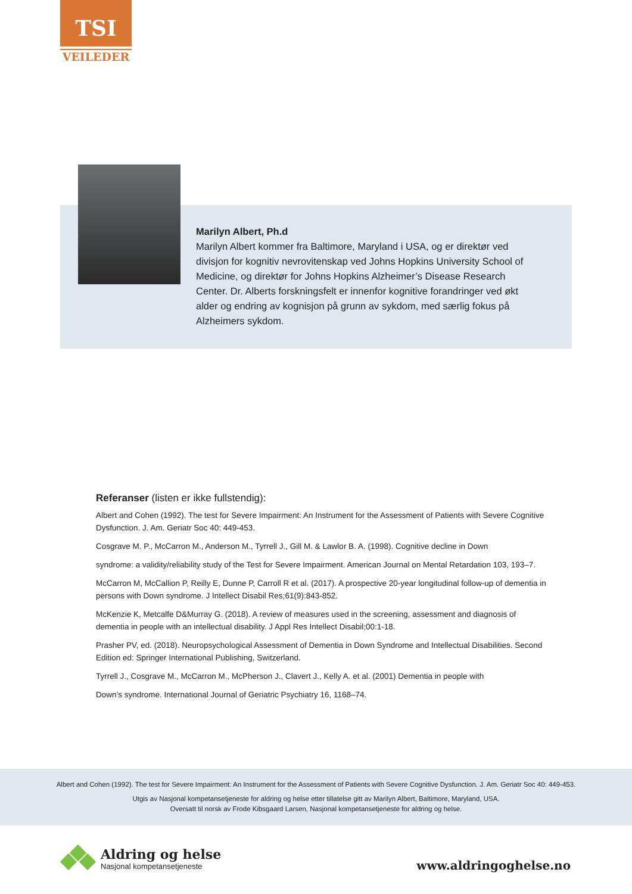TSI
VEILEDER
Marilyn Albert, Ph.d
Marilyn Albert kommer fra Baltimore, Maryland i USA, og er direktør ved divisjon for kognitiv nevrovitenskap ved Johns Hopkins University School of Medicine, og direktør for Johns Hopkins Alzheimer’s Disease Research Center. Dr. Alberts forskningsfelt er innenfor kognitive forandringer ved økt alder og endring av kognisjon på grunn av sykdom, med særlig fokus på Alzheimers sykdom.
Referanser (listen er ikke fullstendig):
Albert and Cohen (1992). The test for Severe Impairment: An Instrument for the Assessment of Patients with Severe Cognitive Dysfunction. J. Am. Geriatr Soc 40: 449-453.
Cosgrave M. P., McCarron M., Anderson M., Tyrrell J., Gill M. & Lawlor B. A. (1998). Cognitive decline in Down
syndrome: a validity/reliability study of the Test for Severe Impairment. American Journal on Mental Retardation 103, 193–7.
McCarron M, McCallion P, Reilly E, Dunne P, Carroll R et al. (2017). A prospective 20-year longitudinal follow-up of dementia in persons with Down syndrome. J Intellect Disabil Res;61(9):843-852.
McKenzie K, Metcalfe D&Murray G. (2018). A review of measures used in the screening, assessment and diagnosis of dementia in people with an intellectual disability. J Appl Res Intellect Disabil;00:1-18.
Prasher PV, ed. (2018). Neuropsychological Assessment of Dementia in Down Syndrome and Intellectual Disabilities. Second Edition ed: Springer International Publishing, Switzerland.
Tyrrell J., Cosgrave M., McCarron M., McPherson J., Clavert J., Kelly A. et al. (2001) Dementia in people with
Down’s syndrome. International Journal of Geriatric Psychiatry 16, 1168–74.
Albert and Cohen (1992). The test for Severe Impairment: An Instrument for the Assessment of Patients with Severe Cognitive Dysfunction. J. Am. Geriatr Soc 40: 449-453.
Utgis av Nasjonal kompetansetjeneste for aldring og helse etter tillatelse gitt av Marilyn Albert, Baltimore, Maryland, USA.
Oversatt til norsk av Frode Kibsgaard Larsen, Nasjonal kompetansetjeneste for aldring og helse.
Aldring og helse
Nasjonal kompetansetjeneste
www.aldringoghelse.no